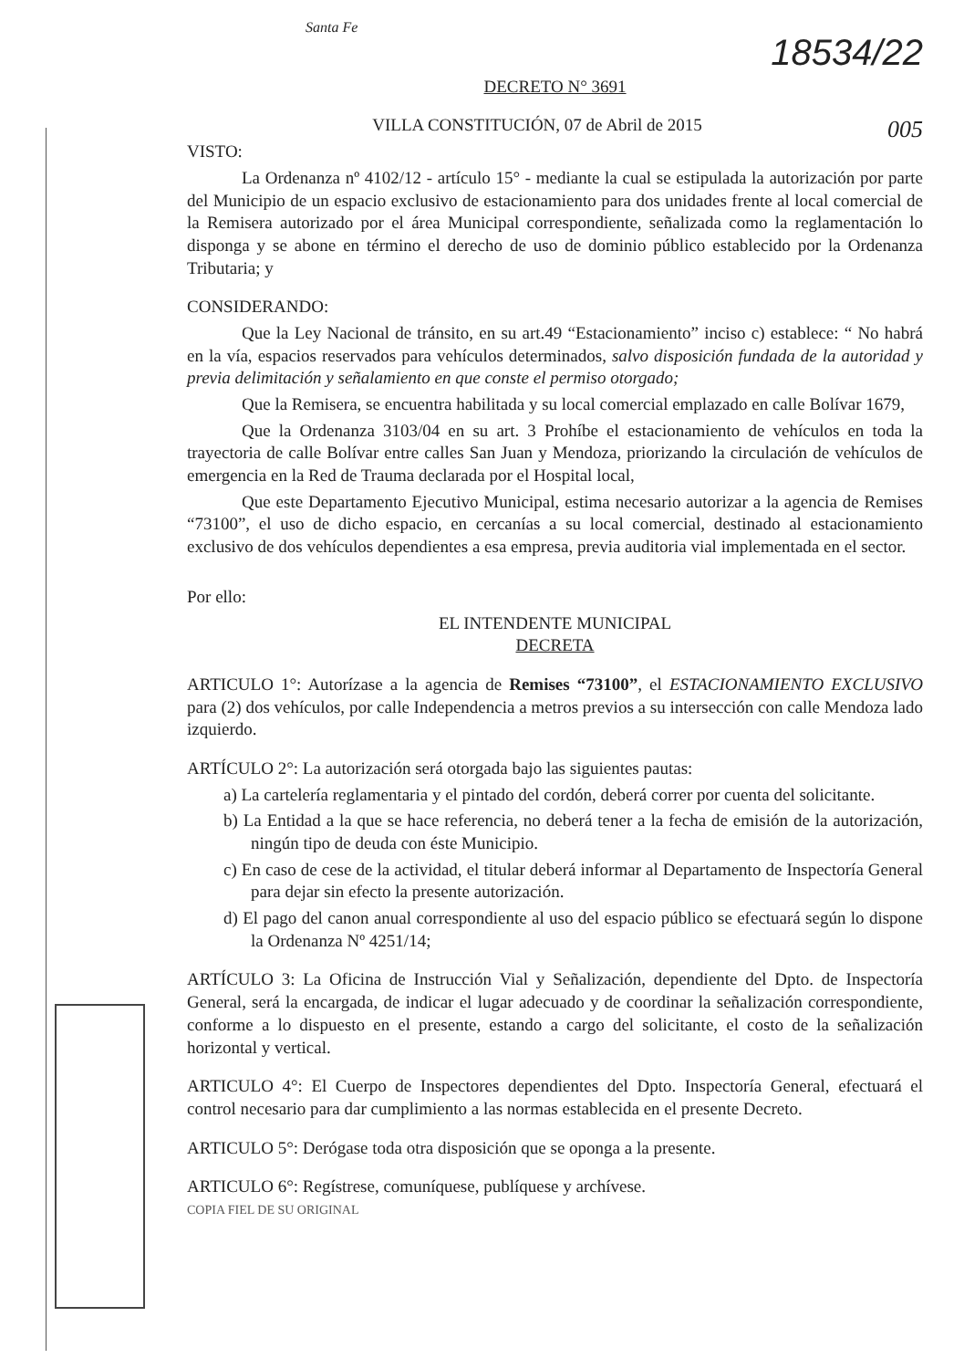Santa Fe
18534/22
DECRETO N° 3691
VILLA CONSTITUCIÓN, 07 de Abril de 2015 005
VISTO:
La Ordenanza nº 4102/12 - artículo 15° - mediante la cual se estipulada la autorización por parte del Municipio de un espacio exclusivo de estacionamiento para dos unidades frente al local comercial de la Remisera autorizado por el área Municipal correspondiente, señalizada como la reglamentación lo disponga y se abone en término el derecho de uso de dominio público establecido por la Ordenanza Tributaria; y
CONSIDERANDO:
Que la Ley Nacional de tránsito, en su art.49 “Estacionamiento” inciso c) establece: “ No habrá en la vía, espacios reservados para vehículos determinados, salvo disposición fundada de la autoridad y previa delimitación y señalamiento en que conste el permiso otorgado;
Que la Remisera, se encuentra habilitada y su local comercial emplazado en calle Bolívar 1679,
Que la Ordenanza 3103/04 en su art. 3 Prohíbe el estacionamiento de vehículos en toda la trayectoria de calle Bolívar entre calles San Juan y Mendoza, priorizando la circulación de vehículos de emergencia en la Red de Trauma declarada por el Hospital local,
Que este Departamento Ejecutivo Municipal, estima necesario autorizar a la agencia de Remises “73100”, el uso de dicho espacio, en cercanías a su local comercial, destinado al estacionamiento exclusivo de dos vehículos dependientes a esa empresa, previa auditoria vial implementada en el sector.
Por ello:
EL INTENDENTE MUNICIPAL
DECRETA
ARTICULO 1°: Autorízase a la agencia de Remises “73100”, el ESTACIONAMIENTO EXCLUSIVO para (2) dos vehículos, por calle Independencia a metros previos a su intersección con calle Mendoza lado izquierdo.
ARTÍCULO 2°: La autorización será otorgada bajo las siguientes pautas:
a) La cartelería reglamentaria y el pintado del cordón, deberá correr por cuenta del solicitante.
b) La Entidad a la que se hace referencia, no deberá tener a la fecha de emisión de la autorización, ningún tipo de deuda con éste Municipio.
c) En caso de cese de la actividad, el titular deberá informar al Departamento de Inspectoría General para dejar sin efecto la presente autorización.
d) El pago del canon anual correspondiente al uso del espacio público se efectuará según lo dispone la Ordenanza Nº 4251/14;
ARTÍCULO 3: La Oficina de Instrucción Vial y Señalización, dependiente del Dpto. de Inspectoría General, será la encargada, de indicar el lugar adecuado y de coordinar la señalización correspondiente, conforme a lo dispuesto en el presente, estando a cargo del solicitante, el costo de la señalización horizontal y vertical.
ARTICULO 4°: El Cuerpo de Inspectores dependientes del Dpto. Inspectoría General, efectuará el control necesario para dar cumplimiento a las normas establecida en el presente Decreto.
ARTICULO 5°: Derógase toda otra disposición que se oponga a la presente.
ARTICULO 6°: Regístrese, comuníquese, publíquese y archívese.
COPIA FIEL DE SU ORIGINAL